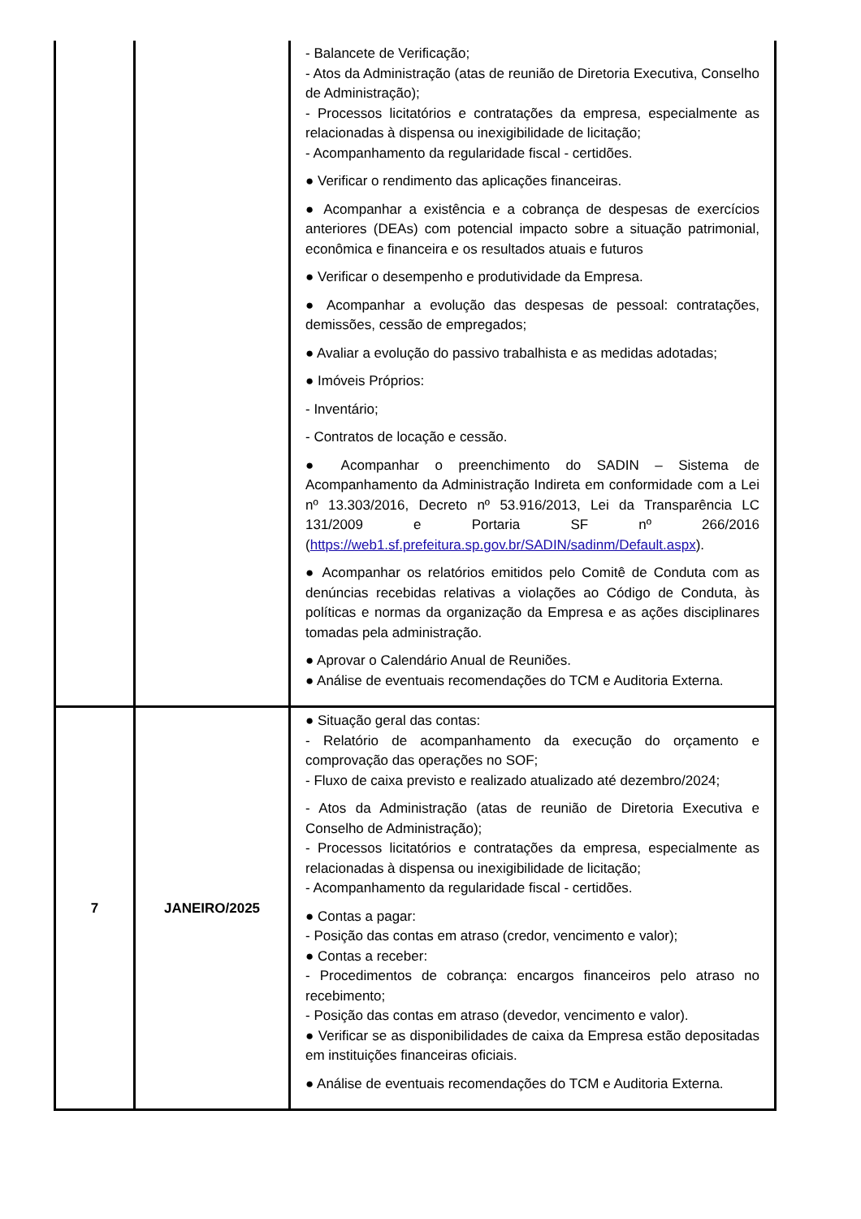| | | - Balancete de Verificação; - Atos da Administração (atas de reunião de Diretoria Executiva, Conselho de Administração); - Processos licitatórios e contratações da empresa, especialmente as relacionadas à dispensa ou inexigibilidade de licitação; - Acompanhamento da regularidade fiscal - certidões. ● Verificar o rendimento das aplicações financeiras. ● Acompanhar a existência e a cobrança de despesas de exercícios anteriores (DEAs) com potencial impacto sobre a situação patrimonial, econômica e financeira e os resultados atuais e futuros ● Verificar o desempenho e produtividade da Empresa. ● Acompanhar a evolução das despesas de pessoal: contratações, demissões, cessão de empregados; ● Avaliar a evolução do passivo trabalhista e as medidas adotadas; ● Imóveis Próprios: - Inventário; - Contratos de locação e cessão. ● Acompanhar o preenchimento do SADIN – Sistema de Acompanhamento da Administração Indireta em conformidade com a Lei nº 13.303/2016, Decreto nº 53.916/2013, Lei da Transparência LC 131/2009 e Portaria SF nº 266/2016 ( https://web1.sf.prefeitura.sp.gov.br/SADIN/sadinm/Default.aspx ). ● Acompanhar os relatórios emitidos pelo Comitê de Conduta com as denúncias recebidas relativas a violações ao Código de Conduta, às políticas e normas da organização da Empresa e as ações disciplinares tomadas pela administração. ● Aprovar o Calendário Anual de Reuniões. ● Análise de eventuais recomendações do TCM e Auditoria Externa. |
| 7 | JANEIRO/2025 | ● Situação geral das contas: - Relatório de acompanhamento da execução do orçamento e comprovação das operações no SOF; - Fluxo de caixa previsto e realizado atualizado até dezembro/2024; - Atos da Administração (atas de reunião de Diretoria Executiva e Conselho de Administração); - Processos licitatórios e contratações da empresa, especialmente as relacionadas à dispensa ou inexigibilidade de licitação; - Acompanhamento da regularidade fiscal - certidões. ● Contas a pagar: - Posição das contas em atraso (credor, vencimento e valor); ● Contas a receber: - Procedimentos de cobrança: encargos financeiros pelo atraso no recebimento; - Posição das contas em atraso (devedor, vencimento e valor). ● Verificar se as disponibilidades de caixa da Empresa estão depositadas em instituições financeiras oficiais. ● Análise de eventuais recomendações do TCM e Auditoria Externa. |